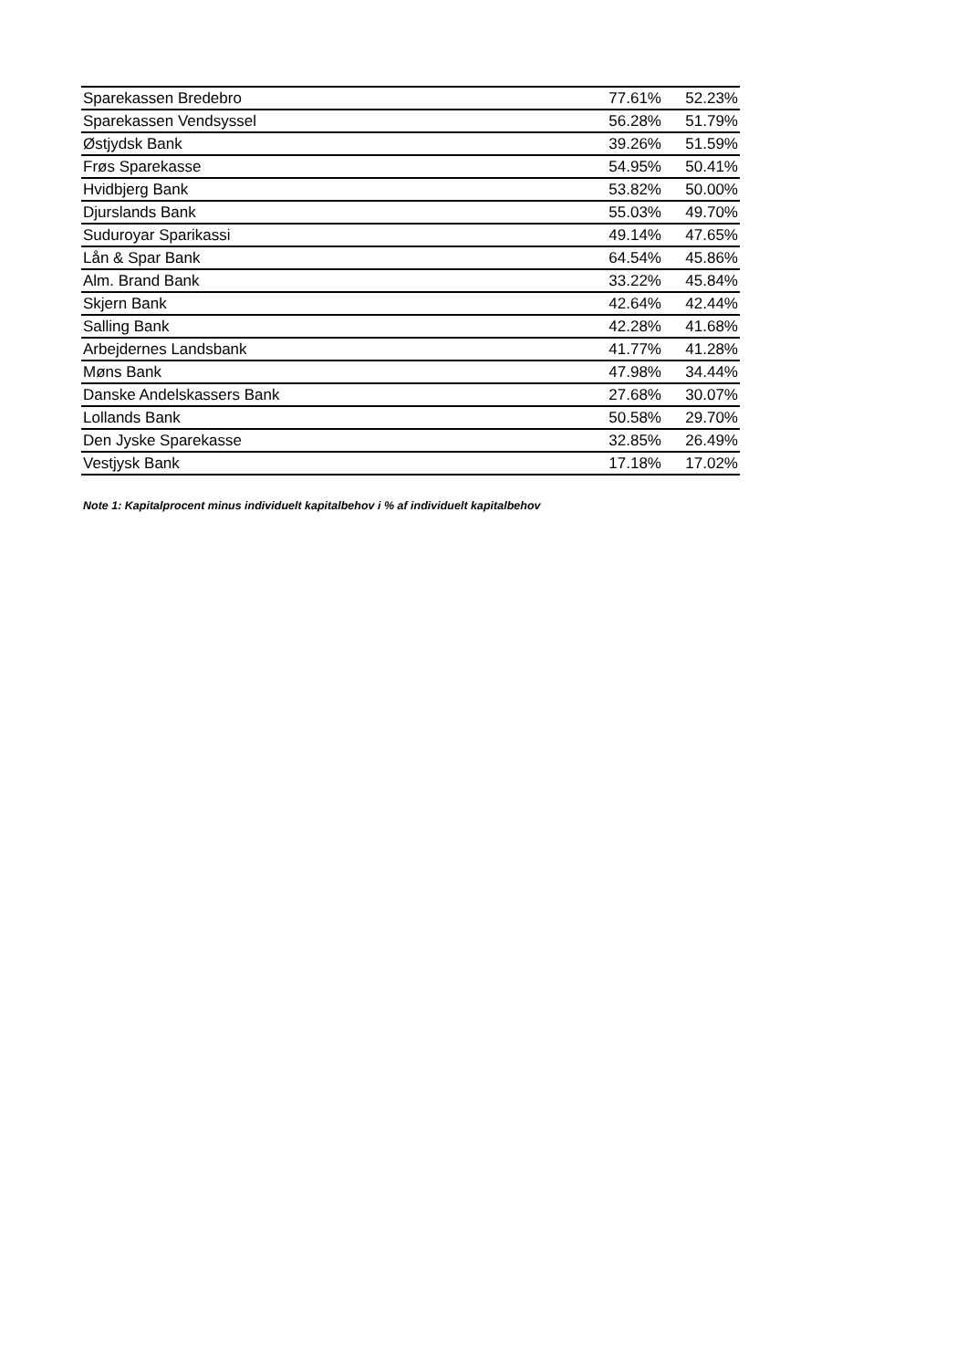| Sparekassen Bredebro | 77.61% | 52.23% |
| Sparekassen Vendsyssel | 56.28% | 51.79% |
| Østjydsk Bank | 39.26% | 51.59% |
| Frøs Sparekasse | 54.95% | 50.41% |
| Hvidbjerg Bank | 53.82% | 50.00% |
| Djurslands Bank | 55.03% | 49.70% |
| Suduroyar Sparikassi | 49.14% | 47.65% |
| Lån & Spar Bank | 64.54% | 45.86% |
| Alm. Brand Bank | 33.22% | 45.84% |
| Skjern Bank | 42.64% | 42.44% |
| Salling Bank | 42.28% | 41.68% |
| Arbejdernes Landsbank | 41.77% | 41.28% |
| Møns Bank | 47.98% | 34.44% |
| Danske Andelskassers Bank | 27.68% | 30.07% |
| Lollands Bank | 50.58% | 29.70% |
| Den Jyske Sparekasse | 32.85% | 26.49% |
| Vestjysk Bank | 17.18% | 17.02% |
Note 1: Kapitalprocent minus individuelt kapitalbehov i % af individuelt kapitalbehov